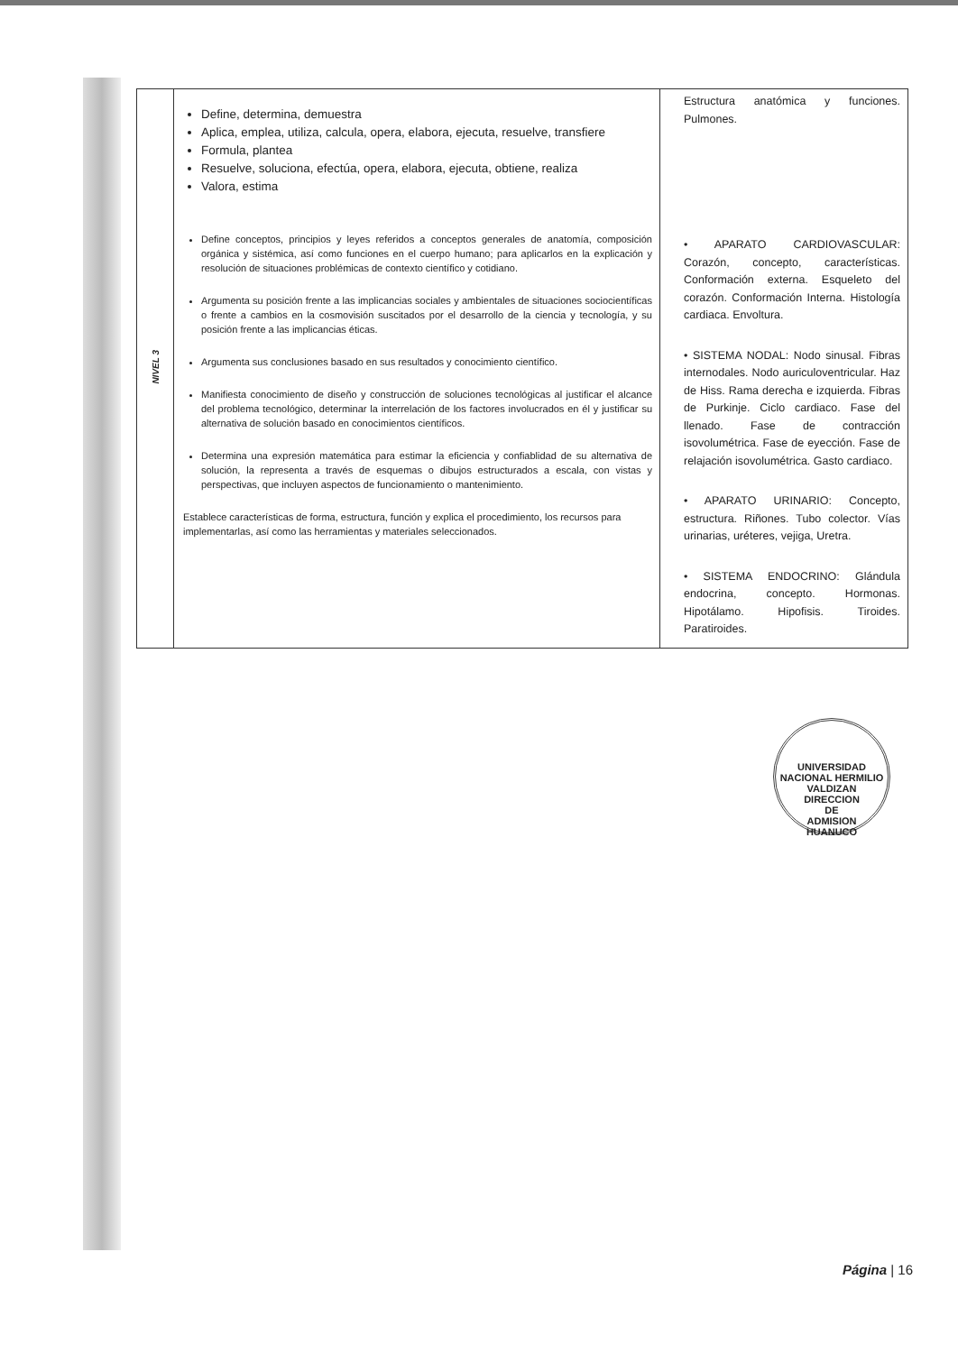| NIVEL 3 | Define, determina, demuestra Aplica, emplea, utiliza, calcula, opera, elabora, ejecuta, resuelve, transfiere Formula, plantea Resuelve, soluciona, efectúa, opera, elabora, ejecuta, obtiene, realiza Valora, estima Define conceptos, principios y leyes referidos a conceptos generales de anatomía, composición orgánica y sistémica, así como funciones en el cuerpo humano; para aplicarlos en la explicación y resolución de situaciones problémicas de contexto científico y cotidiano. Argumenta su posición frente a las implicancias sociales y ambientales de situaciones sociocientíficas o frente a cambios en la cosmovisión suscitados por el desarrollo de la ciencia y tecnología, y su posición frente a las implicancias éticas. Argumenta sus conclusiones basado en sus resultados y conocimiento científico. Manifiesta conocimiento de diseño y construcción de soluciones tecnológicas al justificar el alcance del problema tecnológico, determinar la interrelación de los factores involucrados en él y justificar su alternativa de solución basado en conocimientos científicos. Determina una expresión matemática para estimar la eficiencia y confiablidad de su alternativa de solución, la representa a través de esquemas o dibujos estructurados a escala, con vistas y perspectivas, que incluyen aspectos de funcionamiento o mantenimiento. Establece características de forma, estructura, función y explica el procedimiento, los recursos para implementarlas, así como las herramientas y materiales seleccionados. | Estructura anatómica y funciones. Pulmones. • APARATO CARDIOVASCULAR: Corazón, concepto, características. Conformación externa. Esqueleto del corazón. Conformación Interna. Histología cardiaca. Envoltura. • SISTEMA NODAL: Nodo sinusal. Fibras internodales. Nodo auriculoventricular. Haz de Hiss. Rama derecha e izquierda. Fibras de Purkinje. Ciclo cardiaco. Fase del llenado. Fase de contracción isovolumétrica. Fase de eyección. Fase de relajación isovolumétrica. Gasto cardiaco. • APARATO URINARIO: Concepto, estructura. Riñones. Tubo colector. Vías urinarias, uréteres, vejiga, Uretra. • SISTEMA ENDOCRINO: Glándula endocrina, concepto. Hormonas. Hipotálamo. Hipofisis. Tiroides. Paratiroides. |
UNIVERSIDAD NACIONAL HERMILIO VALDIZAN
DIRECCION
DE
ADMISION
HUANUCO
Página | 16